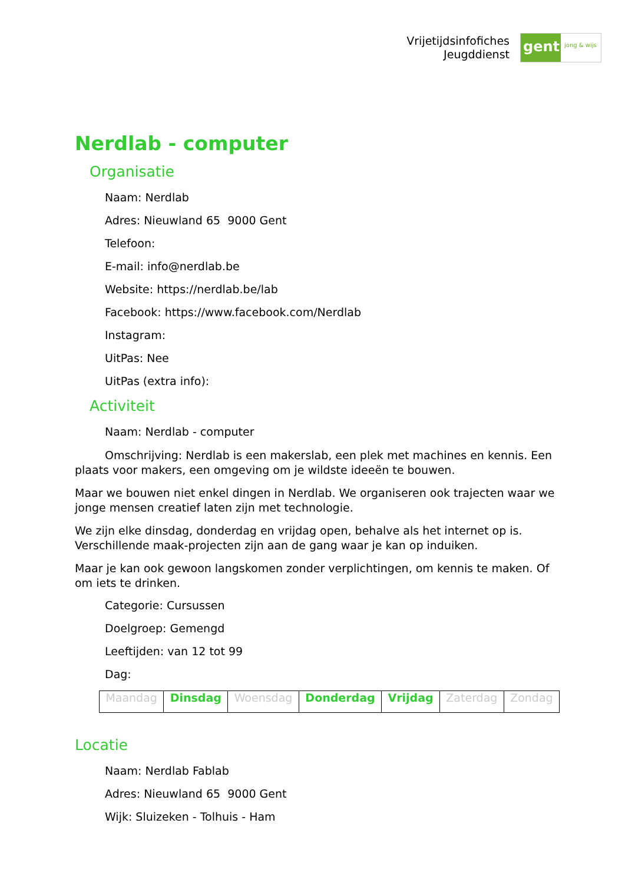Vrijetijdsinfofiches
Jeugddienst
gent:
jong & wijs
Nerdlab - computer
Organisatie
Naam: Nerdlab
Adres: Nieuwland 65 9000 Gent
Telefoon:
E-mail: info@nerdlab.be
Website: https://nerdlab.be/lab
Facebook: https://www.facebook.com/Nerdlab
Instagram:
UitPas: Nee
UitPas (extra info):
Activiteit
Naam: Nerdlab - computer
Omschrijving: Nerdlab is een makerslab, een plek met machines en kennis. Een plaats voor makers, een omgeving om je wildste ideeën te bouwen.
Maar we bouwen niet enkel dingen in Nerdlab. We organiseren ook trajecten waar we jonge mensen creatief laten zijn met technologie.
We zijn elke dinsdag, donderdag en vrijdag open, behalve als het internet op is. Verschillende maak-projecten zijn aan de gang waar je kan op induiken.
Maar je kan ook gewoon langskomen zonder verplichtingen, om kennis te maken. Of om iets te drinken.
Categorie: Cursussen
Doelgroep: Gemengd
Leeftijden: van 12 tot 99
Dag:
| Maandag | Dinsdag | Woensdag | Donderdag | Vrijdag | Zaterdag | Zondag |
Locatie
Naam: Nerdlab Fablab
Adres: Nieuwland 65 9000 Gent
Wijk: Sluizeken - Tolhuis - Ham